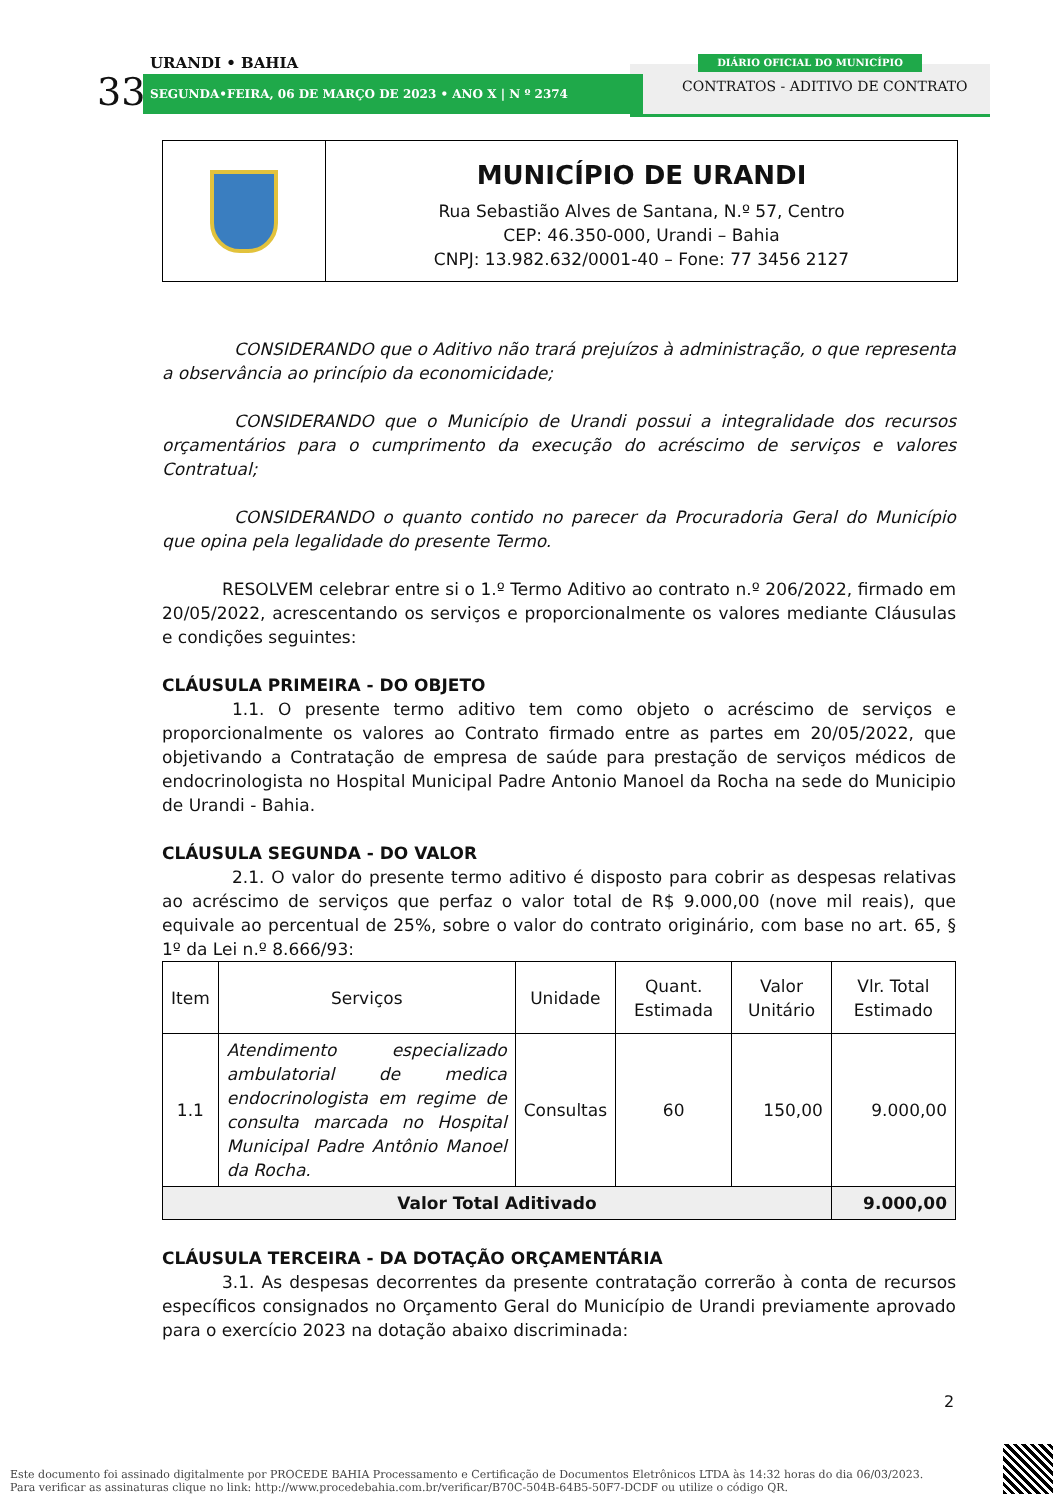URANDI • BAHIA
33 SEGUNDA•FEIRA, 06 DE MARÇO DE 2023 • ANO X | N º 2374
DIÁRIO OFICIAL DO MUNICÍPIO
CONTRATOS - ADITIVO DE CONTRATO
MUNICÍPIO DE URANDI
Rua Sebastião Alves de Santana, N.º 57, Centro
CEP: 46.350-000, Urandi – Bahia
CNPJ: 13.982.632/0001-40 – Fone: 77 3456 2127
CONSIDERANDO que o Aditivo não trará prejuízos à administração, o que representa a observância ao princípio da economicidade;
CONSIDERANDO que o Município de Urandi possui a integralidade dos recursos orçamentários para o cumprimento da execução do acréscimo de serviços e valores Contratual;
CONSIDERANDO o quanto contido no parecer da Procuradoria Geral do Município que opina pela legalidade do presente Termo.
RESOLVEM celebrar entre si o 1.º Termo Aditivo ao contrato n.º 206/2022, firmado em 20/05/2022, acrescentando os serviços e proporcionalmente os valores mediante Cláusulas e condições seguintes:
CLÁUSULA PRIMEIRA - DO OBJETO
1.1. O presente termo aditivo tem como objeto o acréscimo de serviços e proporcionalmente os valores ao Contrato firmado entre as partes em 20/05/2022, que objetivando a Contratação de empresa de saúde para prestação de serviços médicos de endocrinologista no Hospital Municipal Padre Antonio Manoel da Rocha na sede do Municipio de Urandi - Bahia.
CLÁUSULA SEGUNDA - DO VALOR
2.1. O valor do presente termo aditivo é disposto para cobrir as despesas relativas ao acréscimo de serviços que perfaz o valor total de R$ 9.000,00 (nove mil reais), que equivale ao percentual de 25%, sobre o valor do contrato originário, com base no art. 65, § 1º da Lei n.º 8.666/93:
| Item | Serviços | Unidade | Quant. Estimada | Valor Unitário | Vlr. Total Estimado |
| --- | --- | --- | --- | --- | --- |
| 1.1 | Atendimento especializado ambulatorial de medica endocrinologista em regime de consulta marcada no Hospital Municipal Padre Antônio Manoel da Rocha. | Consultas | 60 | 150,00 | 9.000,00 |
| Valor Total Aditivado | | | | | 9.000,00 |
CLÁUSULA TERCEIRA - DA DOTAÇÃO ORÇAMENTÁRIA
3.1. As despesas decorrentes da presente contratação correrão à conta de recursos específicos consignados no Orçamento Geral do Município de Urandi previamente aprovado para o exercício 2023 na dotação abaixo discriminada:
2
Este documento foi assinado digitalmente por PROCEDE BAHIA Processamento e Certificação de Documentos Eletrônicos LTDA às 14:32 horas do dia 06/03/2023.
Para verificar as assinaturas clique no link: http://www.procedebahia.com.br/verificar/B70C-504B-64B5-50F7-DCDF ou utilize o código QR.